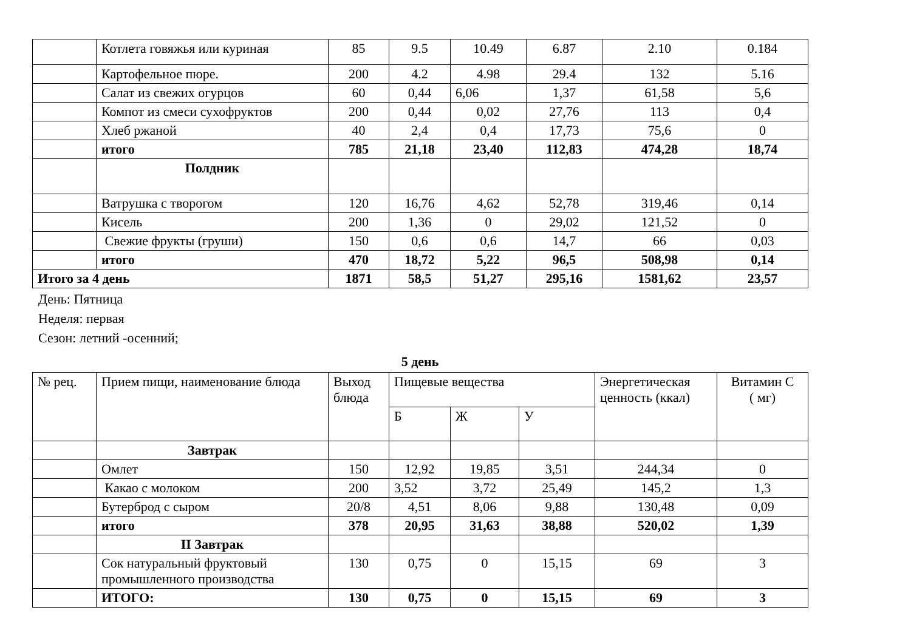| | Котлета говяжья или куриная | 85 | 9.5 | 10.49 | 6.87 | 2.10 | 0.184 |
| | Картофельное пюре. | 200 | 4.2 | 4.98 | 29.4 | 132 | 5.16 |
| | Салат из свежих огурцов | 60 | 0,44 | 6,06 | 1,37 | 61,58 | 5,6 |
| | Компот из смеси сухофруктов | 200 | 0,44 | 0,02 | 27,76 | 113 | 0,4 |
| | Хлеб ржаной | 40 | 2,4 | 0,4 | 17,73 | 75,6 | 0 |
| | итого | 785 | 21,18 | 23,40 | 112,83 | 474,28 | 18,74 |
| | Полдник | | | | | | |
| | Ватрушка с творогом | 120 | 16,76 | 4,62 | 52,78 | 319,46 | 0,14 |
| | Кисель | 200 | 1,36 | 0 | 29,02 | 121,52 | 0 |
| | Свежие фрукты (груши) | 150 | 0,6 | 0,6 | 14,7 | 66 | 0,03 |
| | итого | 470 | 18,72 | 5,22 | 96,5 | 508,98 | 0,14 |
| Итого за 4 день | | 1871 | 58,5 | 51,27 | 295,16 | 1581,62 | 23,57 |
День: Пятница
Неделя: первая
Сезон: летний -осенний;
5 день
| № рец. | Прием пищи, наименование блюда | Выход блюда | Пищевые вещества | | | Энергетическая ценность (ккал) | Витамин С ( мг) |
| --- | --- | --- | --- | --- | --- | --- | --- |
| | | | Б | Ж | У | | |
| | Завтрак | | | | | | |
| | Омлет | 150 | 12,92 | 19,85 | 3,51 | 244,34 | 0 |
| | Какао с молоком | 200 | 3,52 | 3,72 | 25,49 | 145,2 | 1,3 |
| | Бутерброд с сыром | 20/8 | 4,51 | 8,06 | 9,88 | 130,48 | 0,09 |
| | итого | 378 | 20,95 | 31,63 | 38,88 | 520,02 | 1,39 |
| | II Завтрак | | | | | | |
| | Сок натуральный фруктовый промышленного производства | 130 | 0,75 | 0 | 15,15 | 69 | 3 |
| | ИТОГО: | 130 | 0,75 | 0 | 15,15 | 69 | 3 |